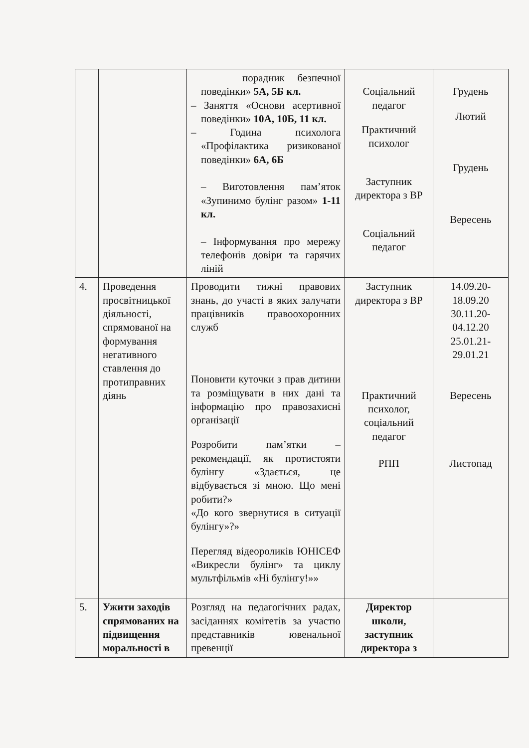| | | порадник безпечної поведінки» 5А, 5Б кл. – Заняття «Основи асертивної поведінки» 10А, 10Б, 11 кл. – Година психолога «Профілактика ризикованої поведінки» 6А, 6Б – Виготовлення пам’яток «Зупинимо булінг разом» 1-11 кл. – Інформування про мережу телефонів довіри та гарячих ліній | Соціальний педагог Практичний психолог Заступник директора з ВР Соціальний педагог | Грудень Лютий Грудень Вересень |
| 4. | Проведення просвітницької діяльності, спрямованої на формування негативного ставлення до протиправних діянь | Проводити тижні правових знань, до участі в яких залучати працівників правоохоронних служб Поновити куточки з прав дитини та розміщувати в них дані та інформацію про правозахисні організації Розробити пам’ятки – рекомендації, як протистояти булінгу «Здається, це відбувається зі мною. Що мені робити?» «До кого звернутися в ситуації булінгу»?» Перегляд відеороликів ЮНІСЕФ «Викресли булінг» та циклу мультфільмів «Ні булінгу!»» | Заступник директора з ВР Практичний психолог, соціальний педагог РПП | 14.09.20-18.09.20 30.11.20-04.12.20 25.01.21-29.01.21 Вересень Листопад |
| 5. | Ужити заходів спрямованих на підвищення моральності в | Розгляд на педагогічних радах, засіданнях комітетів за участю представників ювенальної превенції | Директор школи, заступник директора з | |